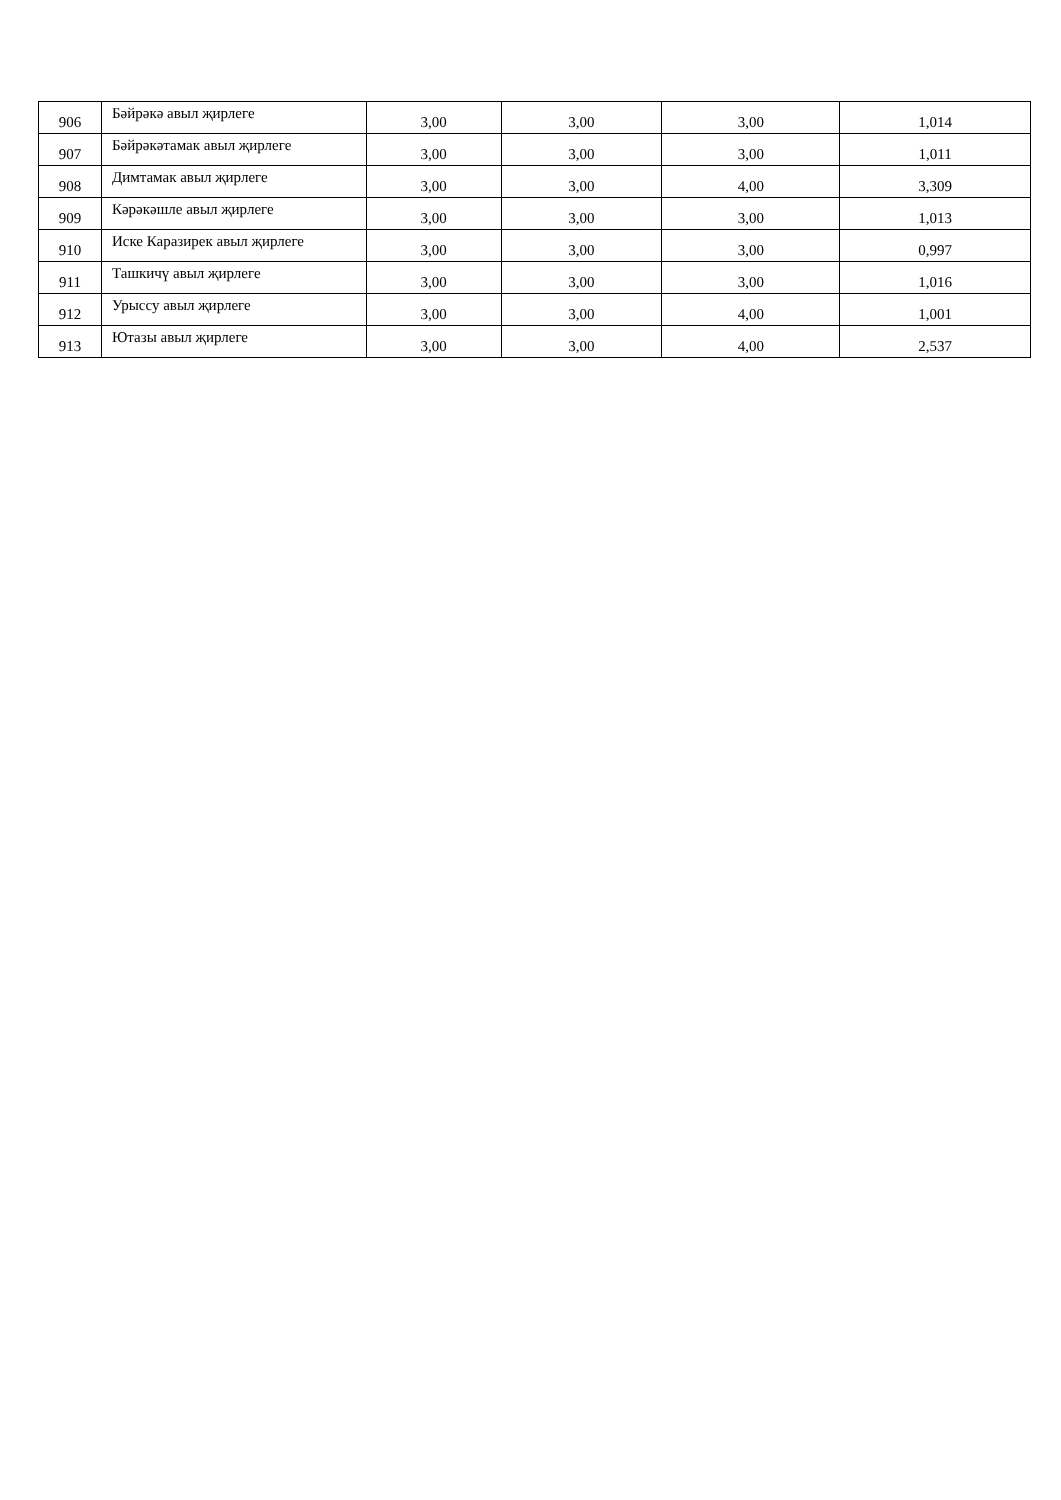| 906 | Бәйрәкә авыл җирлеге | 3,00 | 3,00 | 3,00 | 1,014 |
| 907 | Бәйрәкәтамак авыл җирлеге | 3,00 | 3,00 | 3,00 | 1,011 |
| 908 | Димтамак авыл җирлеге | 3,00 | 3,00 | 4,00 | 3,309 |
| 909 | Кәрәкәшле авыл җирлеге | 3,00 | 3,00 | 3,00 | 1,013 |
| 910 | Иске Каразирек авыл җирлеге | 3,00 | 3,00 | 3,00 | 0,997 |
| 911 | Ташкичү авыл җирлеге | 3,00 | 3,00 | 3,00 | 1,016 |
| 912 | Урыссу авыл җирлеге | 3,00 | 3,00 | 4,00 | 1,001 |
| 913 | Ютазы авыл җирлеге | 3,00 | 3,00 | 4,00 | 2,537 |